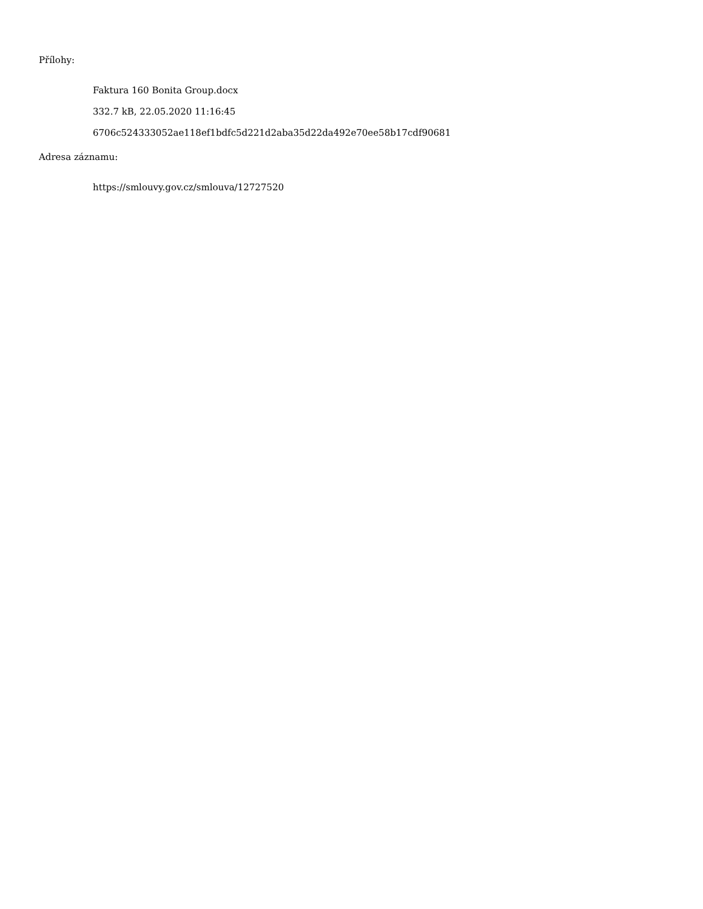Přílohy:
Faktura 160 Bonita Group.docx
332.7 kB, 22.05.2020 11:16:45
6706c524333052ae118ef1bdfc5d221d2aba35d22da492e70ee58b17cdf90681
Adresa záznamu:
https://smlouvy.gov.cz/smlouva/12727520